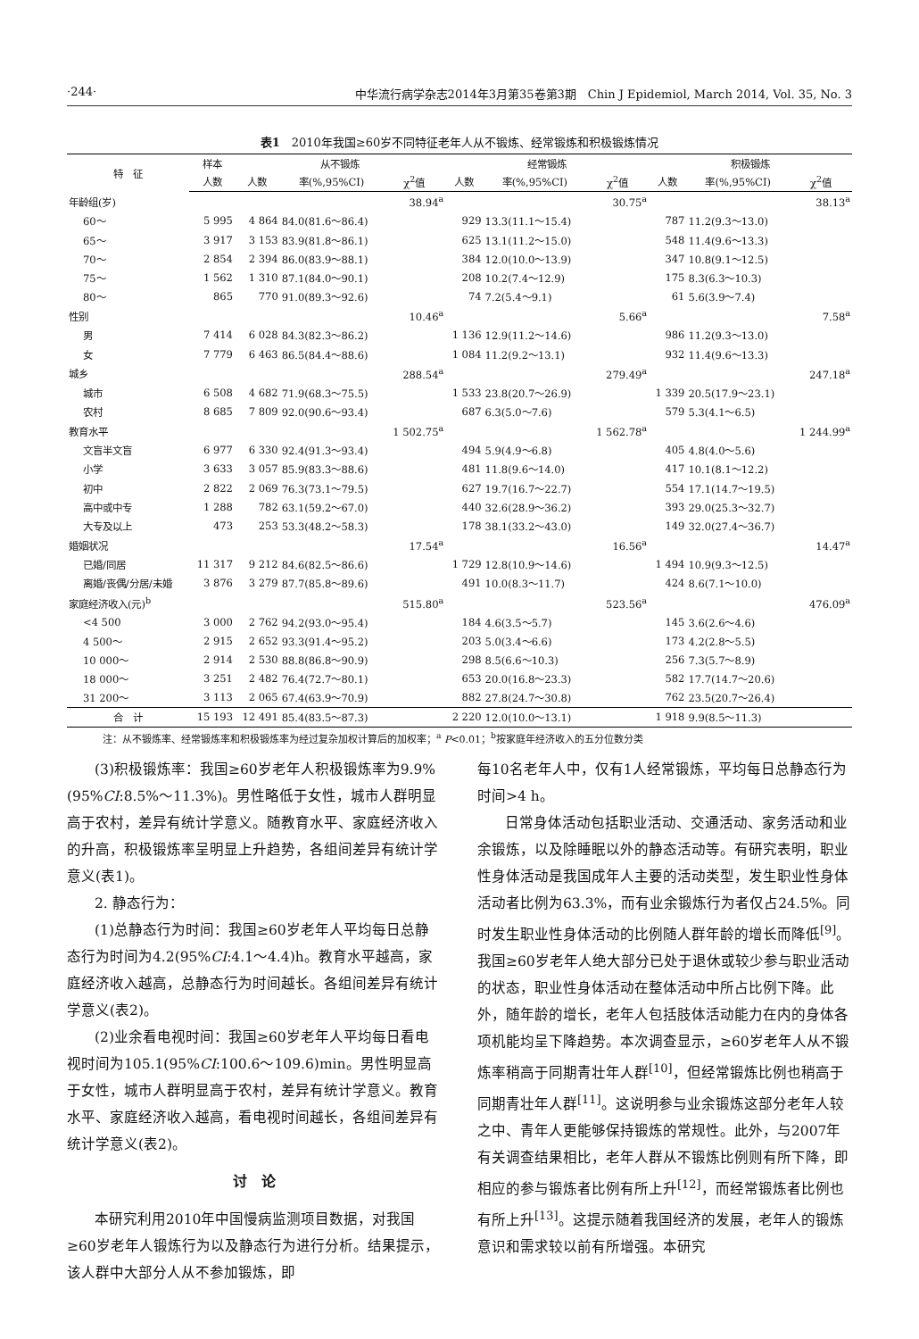·244· 中华流行病学杂志2014年3月第35卷第3期　Chin J Epidemiol, March 2014, Vol. 35, No. 3
表1　2010年我国≥60岁不同特征老年人从不锻炼、经常锻炼和积极锻炼情况
| 特 征 | 样本 | 从不锻炼 | | | 经常锻炼 | | | 积极锻炼 | | |
| --- | --- | --- | --- | --- | --- | --- | --- | --- | --- | --- |
| | 人数 | 人数 | 率(%,95%CI) | χ<sup>2</sup>值 | 人数 | 率(%,95%CI) | χ<sup>2</sup>值 | 人数 | 率(%,95%CI) | χ<sup>2</sup>值 |
| 年龄组(岁) | | | | 38.94<sup>a</sup> | | | 30.75<sup>a</sup> | | | 38.13<sup>a</sup> |
| 60～ | 5 995 | 4 864 | 84.0(81.6～86.4) | | 929 | 13.3(11.1～15.4) | | 787 | 11.2(9.3～13.0) | |
| 65～ | 3 917 | 3 153 | 83.9(81.8～86.1) | | 625 | 13.1(11.2～15.0) | | 548 | 11.4(9.6～13.3) | |
| 70～ | 2 854 | 2 394 | 86.0(83.9～88.1) | | 384 | 12.0(10.0～13.9) | | 347 | 10.8(9.1～12.5) | |
| 75～ | 1 562 | 1 310 | 87.1(84.0～90.1) | | 208 | 10.2(7.4～12.9) | | 175 | 8.3(6.3～10.3) | |
| 80～ | 865 | 770 | 91.0(89.3～92.6) | | 74 | 7.2(5.4～9.1) | | 61 | 5.6(3.9～7.4) | |
| 性别 | | | | 10.46<sup>a</sup> | | | 5.66<sup>a</sup> | | | 7.58<sup>a</sup> |
| 男 | 7 414 | 6 028 | 84.3(82.3～86.2) | | 1 136 | 12.9(11.2～14.6) | | 986 | 11.2(9.3～13.0) | |
| 女 | 7 779 | 6 463 | 86.5(84.4～88.6) | | 1 084 | 11.2(9.2～13.1) | | 932 | 11.4(9.6～13.3) | |
| 城乡 | | | | 288.54<sup>a</sup> | | | 279.49<sup>a</sup> | | | 247.18<sup>a</sup> |
| 城市 | 6 508 | 4 682 | 71.9(68.3～75.5) | | 1 533 | 23.8(20.7～26.9) | | 1 339 | 20.5(17.9～23.1) | |
| 农村 | 8 685 | 7 809 | 92.0(90.6～93.4) | | 687 | 6.3(5.0～7.6) | | 579 | 5.3(4.1～6.5) | |
| 教育水平 | | | | 1 502.75<sup>a</sup> | | | 1 562.78<sup>a</sup> | | | 1 244.99<sup>a</sup> |
| 文盲半文盲 | 6 977 | 6 330 | 92.4(91.3～93.4) | | 494 | 5.9(4.9～6.8) | | 405 | 4.8(4.0～5.6) | |
| 小学 | 3 633 | 3 057 | 85.9(83.3～88.6) | | 481 | 11.8(9.6～14.0) | | 417 | 10.1(8.1～12.2) | |
| 初中 | 2 822 | 2 069 | 76.3(73.1～79.5) | | 627 | 19.7(16.7～22.7) | | 554 | 17.1(14.7～19.5) | |
| 高中或中专 | 1 288 | 782 | 63.1(59.2～67.0) | | 440 | 32.6(28.9～36.2) | | 393 | 29.0(25.3～32.7) | |
| 大专及以上 | 473 | 253 | 53.3(48.2～58.3) | | 178 | 38.1(33.2～43.0) | | 149 | 32.0(27.4～36.7) | |
| 婚姻状况 | | | | 17.54<sup>a</sup> | | | 16.56<sup>a</sup> | | | 14.47<sup>a</sup> |
| 已婚/同居 | 11 317 | 9 212 | 84.6(82.5～86.6) | | 1 729 | 12.8(10.9～14.6) | | 1 494 | 10.9(9.3～12.5) | |
| 离婚/丧偶/分居/未婚 | 3 876 | 3 279 | 87.7(85.8～89.6) | | 491 | 10.0(8.3～11.7) | | 424 | 8.6(7.1～10.0) | |
| 家庭经济收入(元)<sup>b</sup> | | | | 515.80<sup>a</sup> | | | 523.56<sup>a</sup> | | | 476.09<sup>a</sup> |
| <4 500 | 3 000 | 2 762 | 94.2(93.0～95.4) | | 184 | 4.6(3.5～5.7) | | 145 | 3.6(2.6～4.6) | |
| 4 500～ | 2 915 | 2 652 | 93.3(91.4～95.2) | | 203 | 5.0(3.4～6.6) | | 173 | 4.2(2.8～5.5) | |
| 10 000～ | 2 914 | 2 530 | 88.8(86.8～90.9) | | 298 | 8.5(6.6～10.3) | | 256 | 7.3(5.7～8.9) | |
| 18 000～ | 3 251 | 2 482 | 76.4(72.7～80.1) | | 653 | 20.0(16.8～23.3) | | 582 | 17.7(14.7～20.6) | |
| 31 200～ | 3 113 | 2 065 | 67.4(63.9～70.9) | | 882 | 27.8(24.7～30.8) | | 762 | 23.5(20.7～26.4) | |
| 合 计 | 15 193 | 12 491 | 85.4(83.5～87.3) | | 2 220 | 12.0(10.0～13.1) | | 1 918 | 9.9(8.5～11.3) | |
注：从不锻炼率、经常锻炼率和积极锻炼率为经过复杂加权计算后的加权率；<sup>a</sup> P<0.01；<sup>b</sup>按家庭年经济收入的五分位数分类
(3)积极锻炼率：我国≥60岁老年人积极锻炼率为9.9%(95%CI:8.5%～11.3%)。男性略低于女性，城市人群明显高于农村，差异有统计学意义。随教育水平、家庭经济收入的升高，积极锻炼率呈明显上升趋势，各组间差异有统计学意义(表1)。
2. 静态行为：
(1)总静态行为时间：我国≥60岁老年人平均每日总静态行为时间为4.2(95%CI:4.1～4.4)h。教育水平越高，家庭经济收入越高，总静态行为时间越长。各组间差异有统计学意义(表2)。
(2)业余看电视时间：我国≥60岁老年人平均每日看电视时间为105.1(95%CI:100.6～109.6)min。男性明显高于女性，城市人群明显高于农村，差异有统计学意义。教育水平、家庭经济收入越高，看电视时间越长，各组间差异有统计学意义(表2)。
讨　论
本研究利用2010年中国慢病监测项目数据，对我国≥60岁老年人锻炼行为以及静态行为进行分析。结果提示，该人群中大部分人从不参加锻炼，即
每10名老年人中，仅有1人经常锻炼，平均每日总静态行为时间>4 h。
日常身体活动包括职业活动、交通活动、家务活动和业余锻炼，以及除睡眠以外的静态活动等。有研究表明，职业性身体活动是我国成年人主要的活动类型，发生职业性身体活动者比例为63.3%，而有业余锻炼行为者仅占24.5%。同时发生职业性身体活动的比例随人群年龄的增长而降低<sup>[9]</sup>。我国≥60岁老年人绝大部分已处于退休或较少参与职业活动的状态，职业性身体活动在整体活动中所占比例下降。此外，随年龄的增长，老年人包括肢体活动能力在内的身体各项机能均呈下降趋势。本次调查显示，≥60岁老年人从不锻炼率稍高于同期青壮年人群<sup>[10]</sup>，但经常锻炼比例也稍高于同期青壮年人群<sup>[11]</sup>。这说明参与业余锻炼这部分老年人较之中、青年人更能够保持锻炼的常规性。此外，与2007年有关调查结果相比，老年人群从不锻炼比例则有所下降，即相应的参与锻炼者比例有所上升<sup>[12]</sup>，而经常锻炼者比例也有所上升<sup>[13]</sup>。这提示随着我国经济的发展，老年人的锻炼意识和需求较以前有所增强。本研究